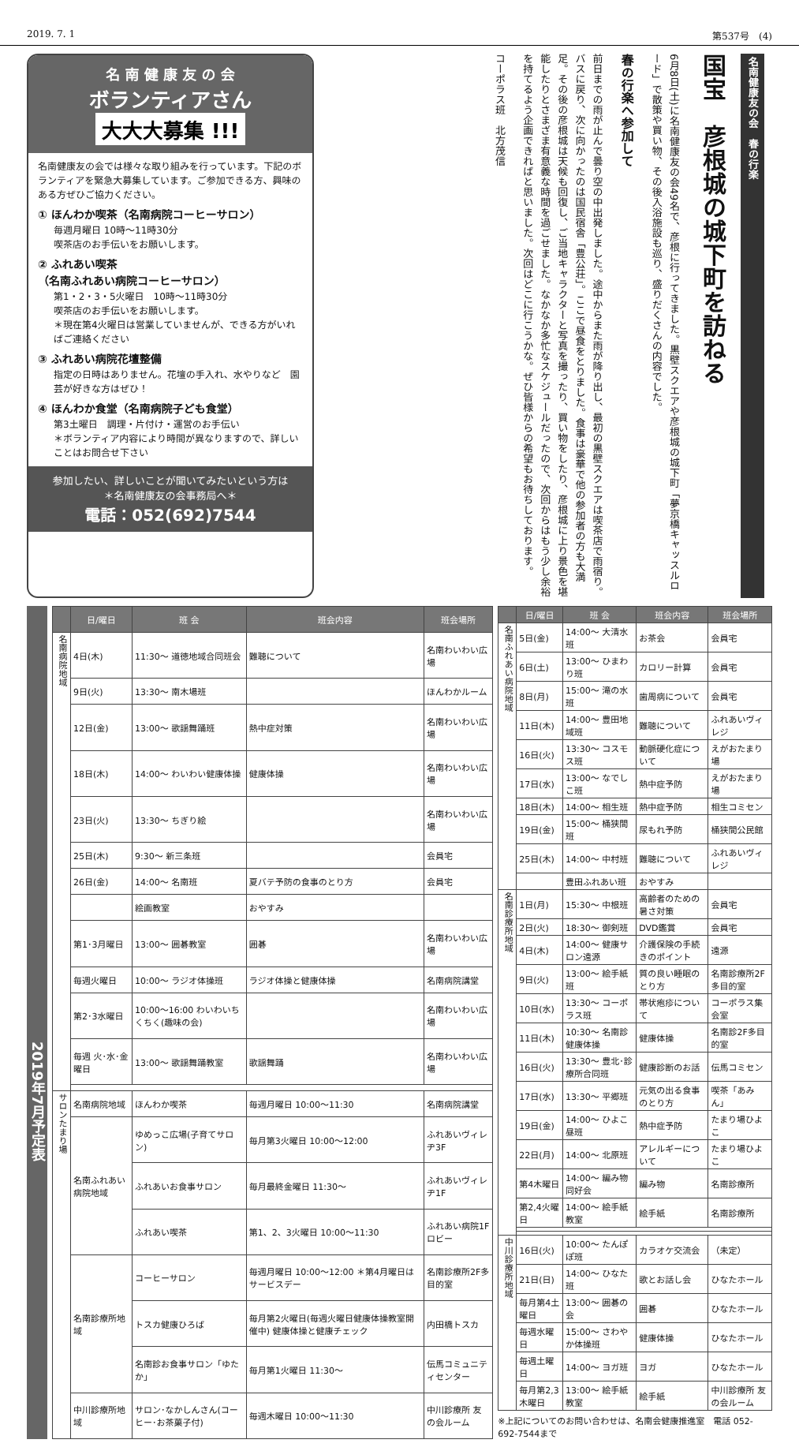2019. 7. 1 第537号　(4)
名 南 健 康 友 の 会
ボランティアさん
大大大募集 !!!
名南健康友の会では様々な取り組みを行っています。下記のボランティアを緊急大募集しています。ご参加できる方、興味のある方ぜひご協力ください。
① ほんわか喫茶（名南病院コーヒーサロン）
毎週月曜日 10時～11時30分
喫茶店のお手伝いをお願いします。
② ふれあい喫茶
（名南ふれあい病院コーヒーサロン）
第1・2・3・5火曜日　10時～11時30分
喫茶店のお手伝いをお願いします。
＊現在第4火曜日は営業していませんが、できる方がいればご連絡ください
③ ふれあい病院花壇整備
指定の日時はありません。花壇の手入れ、水やりなど　園芸が好きな方はぜひ！
④ ほんわか食堂（名南病院子ども食堂）
第3土曜日　調理・片付け・運営のお手伝い
＊ボランティア内容により時間が異なりますので、詳しいことはお問合せ下さい
参加したい、詳しいことが聞いてみたいという方は
＊名南健康友の会事務局へ＊
電話：052(692)7544
名南健康友の会　春の行楽
国宝　彦根城の城下町を訪ねる
6月8日(土)に名南健康友の会49名で、彦根に行ってきました。黒壁スクエアや彦根城の城下町「夢京橋キャッスルロード」で散策や買い物、その後入浴施設も巡り、盛りだくさんの内容でした。
春の行楽へ参加して
前日までの雨が止んで曇り空の中出発しました。途中からまた雨が降り出し、最初の黒壁スクエアは喫茶店で雨宿り。バスに戻り、次に向かったのは国民宿舎「豊公荘」。ここで昼食をとりました。食事は豪華で他の参加者の方も大満足。その後の彦根城は天候も回復し、ご当地キャラクターと写真を撮ったり、買い物をしたり、彦根城に上り景色を堪能したりとさまざま有意義な時間を過ごせました。なかなか多忙なスケジュールだったので、次回からはもう少し余裕を持てるよう企画できればと思いました。次回はどこに行こうかな。ぜひ皆様からの希望もお待ちしております。
コーポラス班　北方茂信
2019年7月予定表
| | 日/曜日 | 班 会 | 班会内容 | 班会場所 |
| --- | --- | --- | --- | --- |
| 名南病院地域 | 4日(木) | 11:30～ 道徳地域合同班会 | 難聴について | 名南わいわい広場 |
| | 9日(火) | 13:30～ 南木場班 | | ほんわかルーム |
| | 12日(金) | 13:00～ 歌謡舞踊班 | 熱中症対策 | 名南わいわい広場 |
| | 18日(木) | 14:00～ わいわい健康体操 | 健康体操 | 名南わいわい広場 |
| | 23日(火) | 13:30～ ちぎり絵 | | 名南わいわい広場 |
| | 25日(木) | 9:30～ 新三条班 | | 会員宅 |
| | 26日(金) | 14:00～ 名南班 | 夏バテ予防の食事のとり方 | 会員宅 |
| | | 絵画教室 | おやすみ | |
| | 第1･3月曜日 | 13:00～ 囲碁教室 | 囲碁 | 名南わいわい広場 |
| | 毎週火曜日 | 10:00～ ラジオ体操班 | ラジオ体操と健康体操 | 名南病院講堂 |
| | 第2･3水曜日 | 10:00～16:00 わいわいちくちく(趣味の会) | | 名南わいわい広場 |
| | 毎週 火･水･金曜日 | 13:00～ 歌謡舞踊教室 | 歌謡舞踊 | 名南わいわい広場 |
| サロンたまり場 | 名南病院地域 | ほんわか喫茶 | 毎週月曜日 10:00～11:30 | 名南病院講堂 |
| | 名南ふれあい病院地域 | ゆめっこ広場(子育てサロン) | 毎月第3火曜日 10:00～12:00 | ふれあいヴィレヂ3F |
| | | ふれあいお食事サロン | 毎月最終金曜日 11:30～ | ふれあいヴィレヂ1F |
| | | ふれあい喫茶 | 第1、2、3火曜日 10:00～11:30 | ふれあい病院1Fロビー |
| | 名南診療所地域 | コーヒーサロン | 毎週月曜日 10:00～12:00 ＊第4月曜日はサービスデー | 名南診療所2F多目的室 |
| | | トスカ健康ひろば | 毎月第2火曜日(毎週火曜日健康体操教室開催中) 健康体操と健康チェック | 内田橋トスカ |
| | | 名南診お食事サロン「ゆたか」 | 毎月第1火曜日 11:30～ | 伝馬コミュニティセンター |
| | 中川診療所地域 | サロン･なかしんさん(コーヒー･お茶菓子付) | 毎週木曜日 10:00～11:30 | 中川診療所 友の会ルーム |
| | 日/曜日 | 班 会 | 班会内容 | 班会場所 |
| --- | --- | --- | --- | --- |
| 名南ふれあい病院地域 | 5日(金) | 14:00～ 大清水班 | お茶会 | 会員宅 |
| | 6日(土) | 13:00～ ひまわり班 | カロリー計算 | 会員宅 |
| | 8日(月) | 15:00～ 滝の水班 | 歯周病について | 会員宅 |
| | 11日(木) | 14:00～ 豊田地域班 | 難聴について | ふれあいヴィレジ |
| | 16日(火) | 13:30～ コスモス班 | 動脈硬化症について | えがおたまり場 |
| | 17日(水) | 13:00～ なでしこ班 | 熱中症予防 | えがおたまり場 |
| | 18日(木) | 14:00～ 相生班 | 熱中症予防 | 相生コミセン |
| | 19日(金) | 15:00～ 桶狭間班 | 尿もれ予防 | 桶狭間公民館 |
| | 25日(木) | 14:00～ 中村班 | 難聴について | ふれあいヴィレジ |
| | | 豊田ふれあい班 | おやすみ | |
| 名南診療所地域 | 1日(月) | 15:30～ 中根班 | 高齢者のための暑さ対策 | 会員宅 |
| | 2日(火) | 18:30～ 御剣班 | DVD鑑賞 | 会員宅 |
| | 4日(木) | 14:00～ 健康サロン遠源 | 介護保険の手続きのポイント | 遠源 |
| | 9日(火) | 13:00～ 絵手紙班 | 質の良い睡眠のとり方 | 名南診療所2F多目的室 |
| | 10日(水) | 13:30～ コーポラス班 | 帯状疱疹について | コーポラス集会室 |
| | 11日(木) | 10:30～ 名南診健康体操 | 健康体操 | 名南診2F多目的室 |
| | 16日(火) | 13:30～ 豊北･診療所合同班 | 健康診断のお話 | 伝馬コミセン |
| | 17日(水) | 13:30～ 平郷班 | 元気の出る食事のとり方 | 喫茶「あみん」 |
| | 19日(金) | 14:00～ ひよこ昼班 | 熱中症予防 | たまり場ひよこ |
| | 22日(月) | 14:00～ 北原班 | アレルギーについて | たまり場ひよこ |
| | 第4木曜日 | 14:00～ 編み物同好会 | 編み物 | 名南診療所 |
| | 第2,4火曜日 | 14:00～ 絵手紙教室 | 絵手紙 | 名南診療所 |
| 中川診療所地域 | 16日(火) | 10:00～ たんぽぽ班 | カラオケ交流会 | （未定） |
| | 21日(日) | 14:00～ ひなた班 | 歌とお話し会 | ひなたホール |
| | 毎月第4土曜日 | 13:00～ 囲碁の会 | 囲碁 | ひなたホール |
| | 毎週水曜日 | 15:00～ さわやか体操班 | 健康体操 | ひなたホール |
| | 毎週土曜日 | 14:00～ ヨガ班 | ヨガ | ひなたホール |
| | 毎月第2,3木曜日 | 13:00～ 絵手紙教室 | 絵手紙 | 中川診療所 友の会ルーム |
※上記についてのお問い合わせは、名南会健康推進室　電話 052-692-7544まで